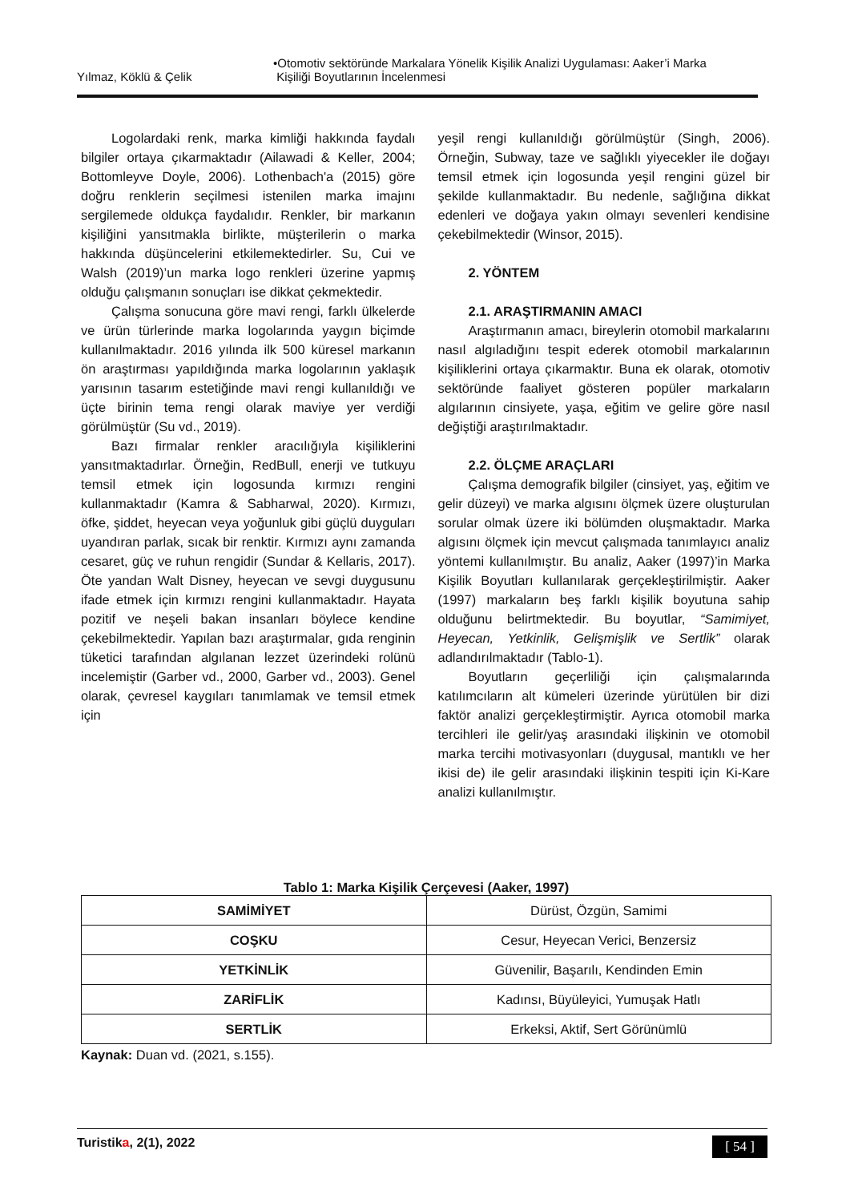Yılmaz, Köklü & Çelik •Otomotiv sektöründe Markalara Yönelik Kişilik Analizi Uygulaması: Aaker’i Marka
Kişiliği Boyutlarının İncelenmesi
Logolardaki renk, marka kimliği hakkında faydalı bilgiler ortaya çıkarmaktadır (Ailawadi & Keller, 2004; Bottomleyve Doyle, 2006). Lothenbach'a (2015) göre doğru renklerin seçilmesi istenilen marka imajını sergilemede oldukça faydalıdır. Renkler, bir markanın kişiliğini yansıtmakla birlikte, müşterilerin o marka hakkında düşüncelerini etkilemektedirler. Su, Cui ve Walsh (2019)’un marka logo renkleri üzerine yapmış olduğu çalışmanın sonuçları ise dikkat çekmektedir.
Çalışma sonucuna göre mavi rengi, farklı ülkelerde ve ürün türlerinde marka logolarında yaygın biçimde kullanılmaktadır. 2016 yılında ilk 500 küresel markanın ön araştırması yapıldığında marka logolarının yaklaşık yarısının tasarım estetiğinde mavi rengi kullanıldığı ve üçte birinin tema rengi olarak maviye yer verdiği görülmüştür (Su vd., 2019).
Bazı firmalar renkler aracılığıyla kişiliklerini yansıtmaktadırlar. Örneğin, RedBull, enerji ve tutkuyu temsil etmek için logosunda kırmızı rengini kullanmaktadır (Kamra & Sabharwal, 2020). Kırmızı, öfke, şiddet, heyecan veya yoğunluk gibi güçlü duyguları uyandıran parlak, sıcak bir renktir. Kırmızı aynı zamanda cesaret, güç ve ruhun rengidir (Sundar & Kellaris, 2017). Öte yandan Walt Disney, heyecan ve sevgi duygusunu ifade etmek için kırmızı rengini kullanmaktadır. Hayata pozitif ve neşeli bakan insanları böylece kendine çekebilmektedir. Yapılan bazı araştırmalar, gıda renginin tüketici tarafından algılanan lezzet üzerindeki rolünü incelemiştir (Garber vd., 2000, Garber vd., 2003). Genel olarak, çevresel kaygıları tanımlamak ve temsil etmek için
yeşil rengi kullanıldığı görülmüştür (Singh, 2006). Örneğin, Subway, taze ve sağlıklı yiyecekler ile doğayı temsil etmek için logosunda yeşil rengini güzel bir şekilde kullanmaktadır. Bu nedenle, sağlığına dikkat edenleri ve doğaya yakın olmayı sevenleri kendisine çekebilmektedir (Winsor, 2015).
2. YÖNTEM
2.1. ARAŞTIRMANIN AMACI
Araştırmanın amacı, bireylerin otomobil markalarını nasıl algıladığını tespit ederek otomobil markalarının kişiliklerini ortaya çıkarmaktır. Buna ek olarak, otomotiv sektöründe faaliyet gösteren popüler markaların algılarının cinsiyete, yaşa, eğitim ve gelire göre nasıl değiştiği araştırılmaktadır.
2.2. ÖLÇME ARAÇLARI
Çalışma demografik bilgiler (cinsiyet, yaş, eğitim ve gelir düzeyi) ve marka algısını ölçmek üzere oluşturulan sorular olmak üzere iki bölümden oluşmaktadır. Marka algısını ölçmek için mevcut çalışmada tanımlayıcı analiz yöntemi kullanılmıştır. Bu analiz, Aaker (1997)’in Marka Kişilik Boyutları kullanılarak gerçekleştirilmiştir. Aaker (1997) markaların beş farklı kişilik boyutuna sahip olduğunu belirtmektedir. Bu boyutlar, “Samimiyet, Heyecan, Yetkinlik, Gelişmişlik ve Sertlik” olarak adlandırılmaktadır (Tablo-1).
Boyutların geçerliliği için çalışmalarında katılımcıların alt kümeleri üzerinde yürütülen bir dizi faktör analizi gerçekleştirmiştir. Ayrıca otomobil marka tercihleri ile gelir/yaş arasındaki ilişkinin ve otomobil marka tercihi motivasyonları (duygusal, mantıklı ve her ikisi de) ile gelir arasındaki ilişkinin tespiti için Ki-Kare analizi kullanılmıştır.
Tablo 1: Marka Kişilik Çerçevesi (Aaker, 1997)
| SAMİMİYET | Dürüst, Özgün, Samimi |
| COŞKU | Cesur, Heyecan Verici, Benzersiz |
| YETKİNLİK | Güvenilir, Başarılı, Kendinden Emin |
| ZARİFLİK | Kadınsı, Büyüleyici, Yumuşak Hatlı |
| SERTLİK | Erkeksi, Aktif, Sert Görünümlü |
Kaynak: Duan vd. (2021, s.155).
Turistika, 2(1), 2022 [ 54 ]